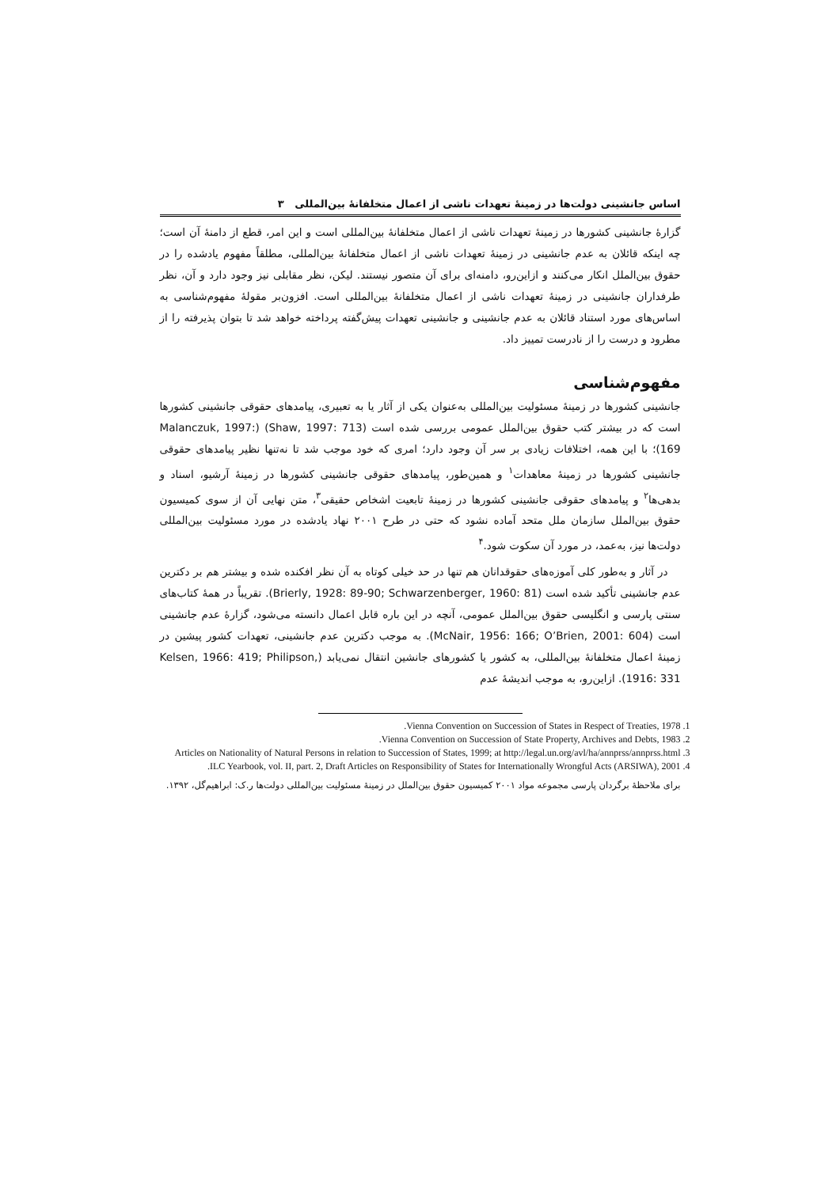اساس جانشینی دولت‌ها در زمینهٔ تعهدات ناشی از اعمال متخلفانهٔ بین‌المللی ۳
گزارهٔ جانشینی کشورها در زمینهٔ تعهدات ناشی از اعمال متخلفانهٔ بین‌المللی است و این امر، قطع از دامنهٔ آن است؛ چه اینکه قائلان به عدم جانشینی در زمینهٔ تعهدات ناشی از اعمال متخلفانهٔ بین‌المللی، مطلقاً مفهوم یادشده را در حقوق بین‌الملل انکار می‌کنند و ازاین‌رو، دامنه‌ای برای آن متصور نیستند. لیکن، نظر مقابلی نیز وجود دارد و آن، نظر طرفداران جانشینی در زمینهٔ تعهدات ناشی از اعمال متخلفانهٔ بین‌المللی است. افزون‌بر مقولهٔ مفهوم‌شناسی به اساس‌های مورد استناد قائلان به عدم جانشینی و جانشینی تعهدات پیش‌گفته پرداخته خواهد شد تا بتوان پذیرفته را از مطرود و درست را از نادرست تمییز داد.
مفهوم‌شناسی
جانشینی کشورها در زمینهٔ مسئولیت بین‌المللی به‌عنوان یکی از آثار یا به تعبیری، پیامدهای حقوقی جانشینی کشورها است که در بیشتر کتب حقوق بین‌الملل عمومی بررسی شده است (Shaw, 1997: 713) (Malanczuk, 1997: 169)؛ با این همه، اختلافات زیادی بر سر آن وجود دارد؛ امری که خود موجب شد تا نه‌تنها نظیر پیامدهای حقوقی جانشینی کشورها در زمینهٔ معاهدات<sup>۱</sup> و همین‌طور، پیامدهای حقوقی جانشینی کشورها در زمینهٔ آرشیو، اسناد و بدهی‌ها<sup>۲</sup> و پیامدهای حقوقی جانشینی کشورها در زمینهٔ تابعیت اشخاص حقیقی<sup>۳</sup>، متن نهایی آن از سوی کمیسیون حقوق بین‌الملل سازمان ملل متحد آماده نشود که حتی در طرح ۲۰۰۱ نهاد یادشده در مورد مسئولیت بین‌المللی دولت‌ها نیز، به‌عمد، در مورد آن سکوت شود.<sup>۴</sup>
در آثار و به‌طور کلی آموزه‌های حقوقدانان هم تنها در حد خیلی کوتاه به آن نظر افکنده شده و بیشتر هم بر دکترین عدم جانشینی تأکید شده است (Brierly, 1928: 89-90; Schwarzenberger, 1960: 81). تقریباً در همهٔ کتاب‌های سنتی پارسی و انگلیسی حقوق بین‌الملل عمومی، آنچه در این باره قابل اعمال دانسته می‌شود، گزارهٔ عدم جانشینی است (McNair, 1956: 166; O’Brien, 2001: 604). به موجب دکترین عدم جانشینی، تعهدات کشور پیشین در زمینهٔ اعمال متخلفانهٔ بین‌المللی، به کشور یا کشورهای جانشین انتقال نمی‌یابد (Kelsen, 1966: 419; Philipson, 1916: 331). ازاین‌رو، به موجب اندیشهٔ عدم
1. Vienna Convention on Succession of States in Respect of Treaties, 1978.
2. Vienna Convention on Succession of State Property, Archives and Debts, 1983.
3. Articles on Nationality of Natural Persons in relation to Succession of States, 1999; at http://legal.un.org/avl/ha/annprss/annprss.html
4. ILC Yearbook, vol. II, part. 2, Draft Articles on Responsibility of States for Internationally Wrongful Acts (ARSIWA), 2001.
برای ملاحظهٔ برگردان پارسی مجموعه مواد ۲۰۰۱ کمیسیون حقوق بین‌الملل در زمینهٔ مسئولیت بین‌المللی دولت‌ها ر.ک: ابراهیم‌گل، ۱۳۹۲.